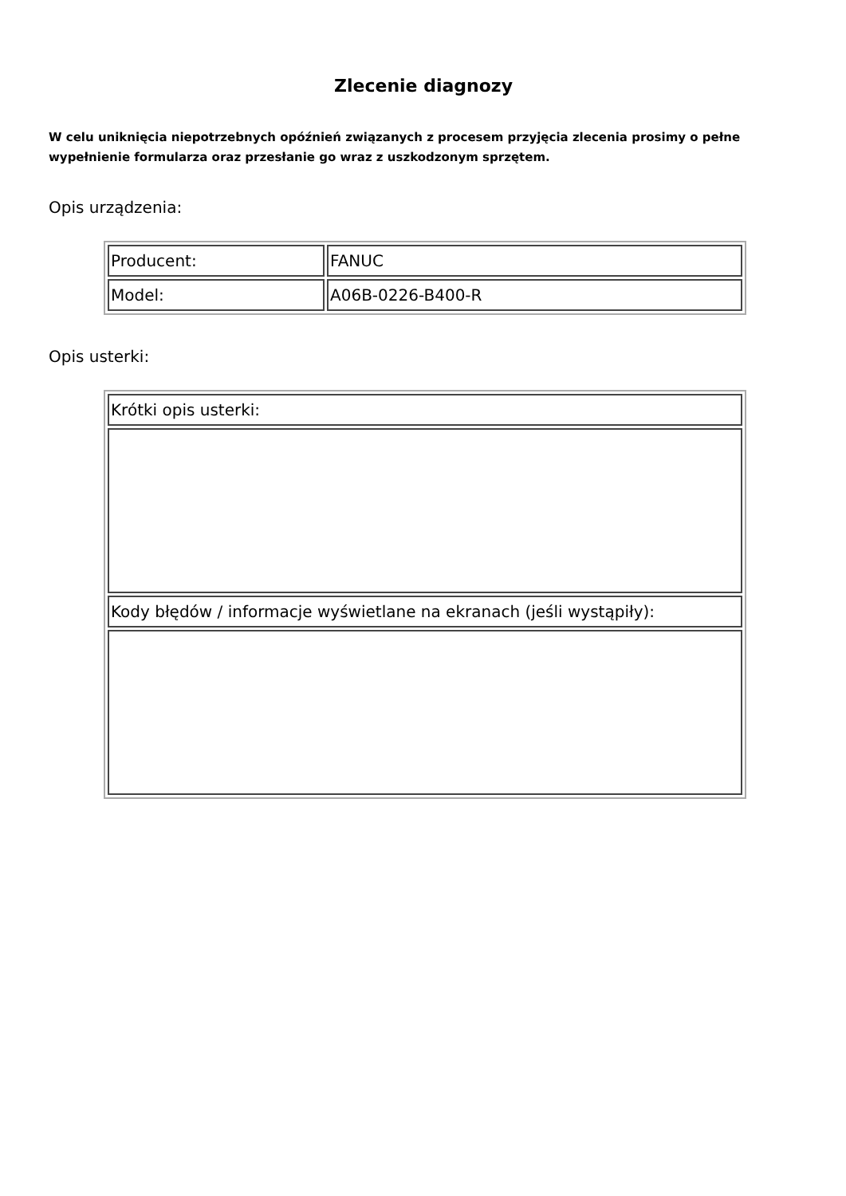Zlecenie diagnozy
W celu uniknięcia niepotrzebnych opóźnień związanych z procesem przyjęcia zlecenia prosimy o pełne wypełnienie formularza oraz przesłanie go wraz z uszkodzonym sprzętem.
Opis urządzenia:
| Producent: | FANUC |
| Model: | A06B-0226-B400-R |
Opis usterki:
| Krótki opis usterki: |
| Kody błędów / informacje wyświetlane na ekranach (jeśli wystąpiły): |